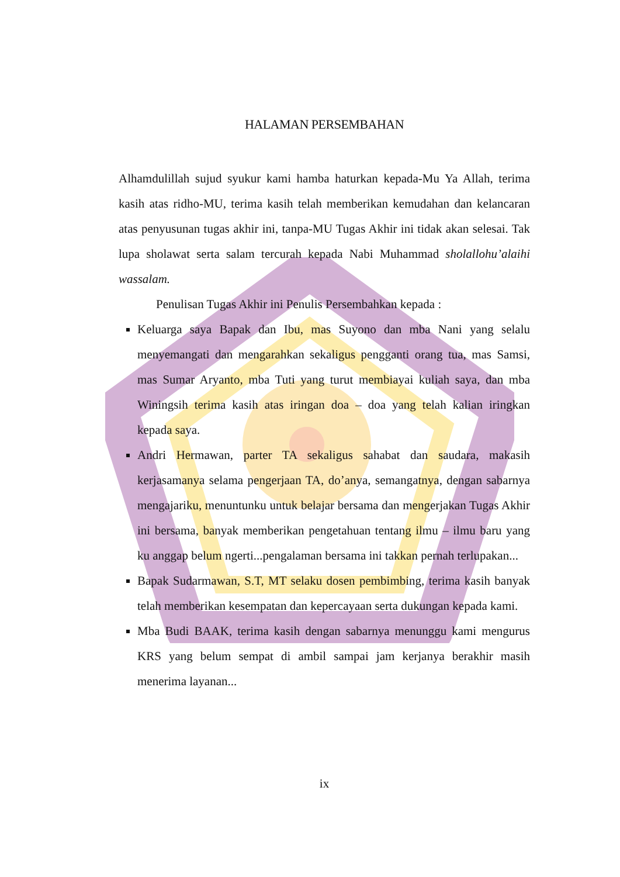HALAMAN PERSEMBAHAN
Alhamdulillah sujud syukur kami hamba haturkan kepada-Mu Ya Allah, terima kasih atas ridho-MU, terima kasih telah memberikan kemudahan dan kelancaran atas penyusunan tugas akhir ini, tanpa-MU Tugas Akhir ini tidak akan selesai. Tak lupa sholawat serta salam tercurah kepada Nabi Muhammad sholallohu’alaihi wassalam.
Penulisan Tugas Akhir ini Penulis Persembahkan kepada :
Keluarga saya Bapak dan Ibu, mas Suyono dan mba Nani yang selalu menyemangati dan mengarahkan sekaligus pengganti orang tua, mas Samsi, mas Sumar Aryanto, mba Tuti yang turut membiayai kuliah saya, dan mba Winingsih terima kasih atas iringan doa – doa yang telah kalian iringkan kepada saya.
Andri Hermawan, parter TA sekaligus sahabat dan saudara, makasih kerjasamanya selama pengerjaan TA, do’anya, semangatnya, dengan sabarnya mengajariku, menuntunku untuk belajar bersama dan mengerjakan Tugas Akhir ini bersama, banyak memberikan pengetahuan tentang ilmu – ilmu baru yang ku anggap belum ngerti...pengalaman bersama ini takkan pernah terlupakan...
Bapak Sudarmawan, S.T, MT selaku dosen pembimbing, terima kasih banyak telah memberikan kesempatan dan kepercayaan serta dukungan kepada kami.
Mba Budi BAAK, terima kasih dengan sabarnya menunggu kami mengurus KRS yang belum sempat di ambil sampai jam kerjanya berakhir masih menerima layanan...
ix